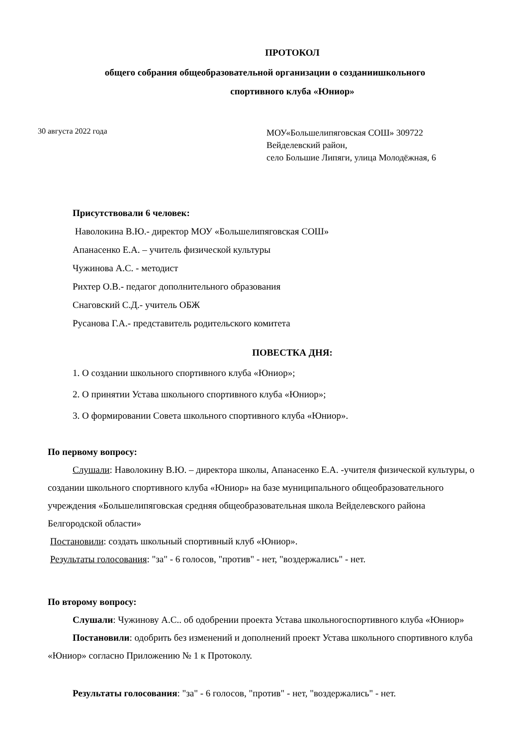ПРОТОКОЛ
общего собрания общеобразовательной организации о созданиишкольного
спортивного клуба «Юниор»
30 августа 2022 года
МОУ«Большелипяговская СОШ» 309722
Вейделевский район,
село Большие Липяги, улица Молодёжная, 6
Присутствовали 6 человек:
Наволокина В.Ю.- директор МОУ «Большелипяговская СОШ»
Апанасенко Е.А. – учитель физической культуры
Чужинова А.С. - методист
Рихтер О.В.- педагог дополнительного образования
Снаговский С.Д.- учитель ОБЖ
Русанова Г.А.- представитель родительского комитета
ПОВЕСТКА ДНЯ:
1. О создании школьного спортивного клуба «Юниор»;
2. О принятии Устава школьного спортивного клуба «Юниор»;
3. О формировании Совета школьного спортивного клуба «Юниор».
По первому вопросу:
Слушали: Наволокину В.Ю. – директора школы, Апанасенко Е.А. -учителя физической культуры, о создании школьного спортивного клуба «Юниор» на базе муниципального общеобразовательного учреждения «Большелипяговская средняя общеобразовательная школа Вейделевского района Белгородской области»
Постановили: создать школьный спортивный клуб «Юниор».
Результаты голосования: "за" - 6 голосов, "против" - нет, "воздержались" - нет.
По второму вопросу:
Слушали: Чужинову А.С.. об одобрении проекта Устава школьногоспортивного клуба «Юниор»
Постановили: одобрить без изменений и дополнений проект Устава школьного спортивного клуба «Юниор» согласно Приложению № 1 к Протоколу.
Результаты голосования: "за" - 6 голосов, "против" - нет, "воздержались" - нет.